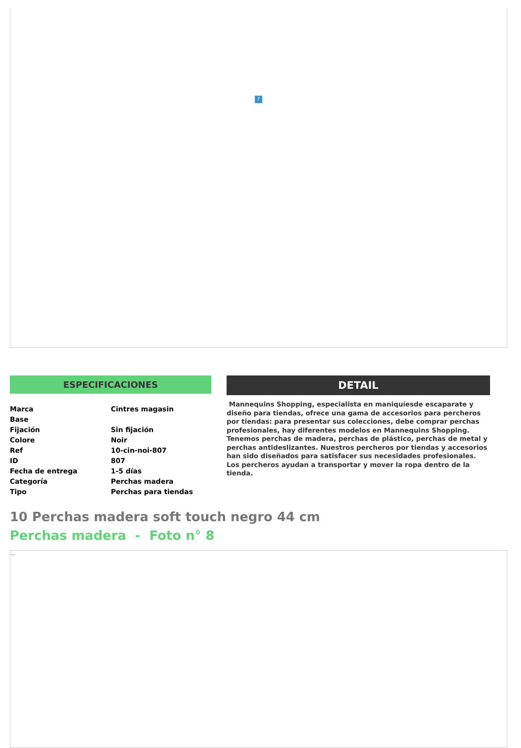?
ESPECIFICACIONES
| Marca | Cintres magasin |
| Base | |
| Fijación | Sin fijación |
| Colore | Noir |
| Ref | 10-cin-noi-807 |
| ID | 807 |
| Fecha de entrega | 1-5 días |
| Categoría | Perchas madera |
| Tipo | Perchas para tiendas |
DETAIL
Mannequins Shopping, especialista en maniquíesde escaparate y diseño para tiendas, ofrece una gama de accesorios para percheros por tiendas: para presentar sus colecciones, debe comprar perchas profesionales, hay diferentes modelos en Mannequins Shopping. Tenemos perchas de madera, perchas de plástico, perchas de metal y perchas antideslizantes. Nuestros percheros por tiendas y accesorios han sido diseñados para satisfacer sus necesidades profesionales. Los percheros ayudan a transportar y mover la ropa dentro de la tienda.
10 Perchas madera soft touch negro 44 cm
Perchas madera - Foto n° 8
...